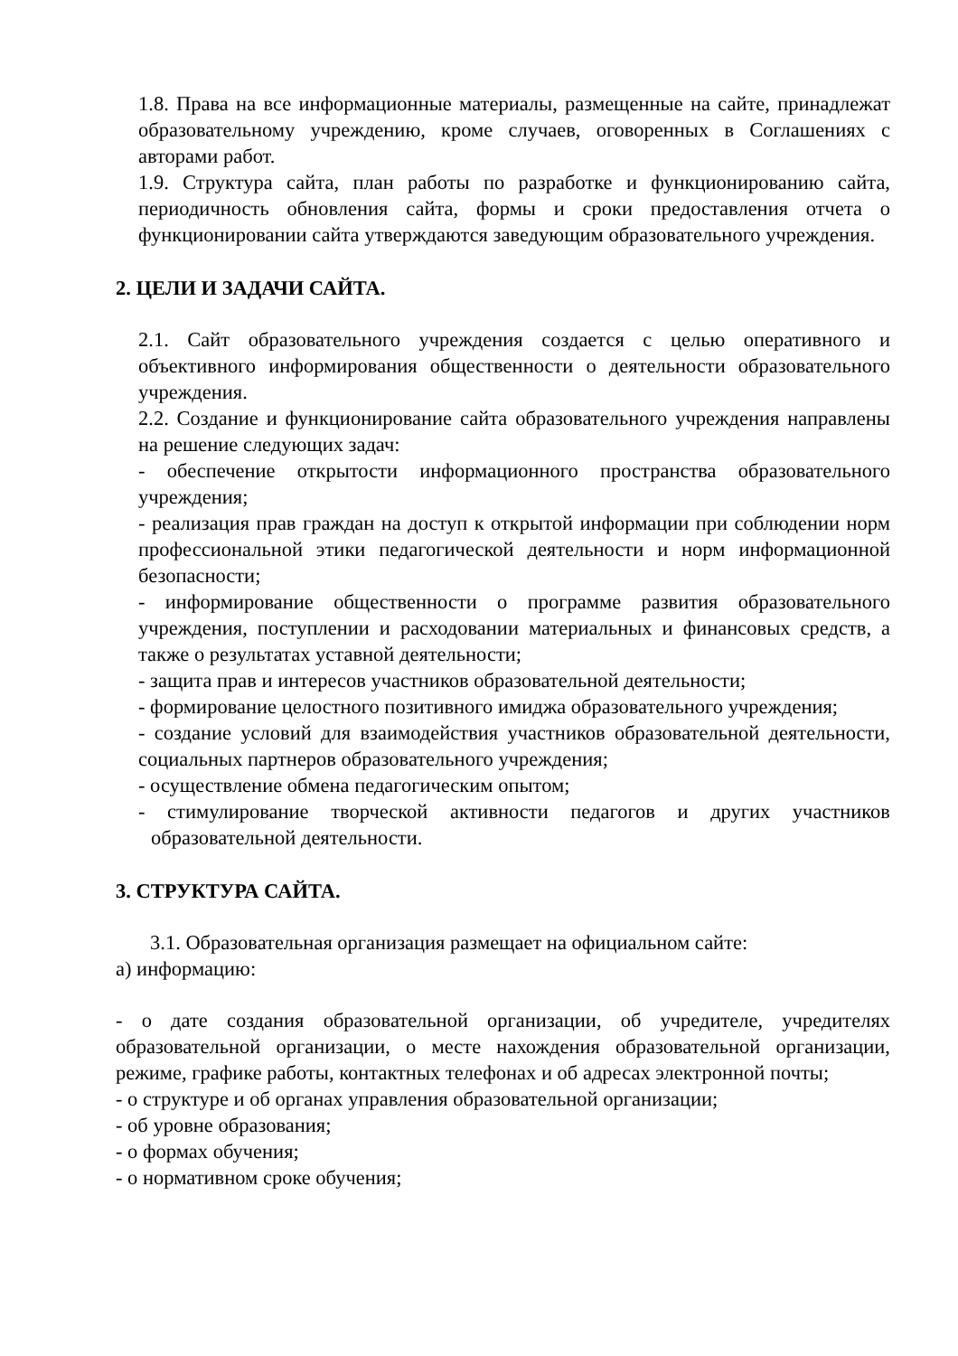1.8. Права на все информационные материалы, размещенные на сайте, принадлежат образовательному учреждению, кроме случаев, оговоренных в Соглашениях с авторами работ.
1.9. Структура сайта, план работы по разработке и функционированию сайта, периодичность обновления сайта, формы и сроки предоставления отчета о функционировании сайта утверждаются заведующим образовательного учреждения.
2. ЦЕЛИ И ЗАДАЧИ САЙТА.
2.1. Сайт образовательного учреждения создается с целью оперативного и объективного информирования общественности о деятельности образовательного учреждения.
2.2. Создание и функционирование сайта образовательного учреждения направлены на решение следующих задач:
- обеспечение открытости информационного пространства образовательного учреждения;
- реализация прав граждан на доступ к открытой информации при соблюдении норм профессиональной этики педагогической деятельности и норм информационной безопасности;
- информирование общественности о программе развития образовательного учреждения, поступлении и расходовании материальных и финансовых средств, а также о результатах уставной деятельности;
- защита прав и интересов участников образовательной деятельности;
- формирование целостного позитивного имиджа образовательного учреждения;
- создание условий для взаимодействия участников образовательной деятельности, социальных партнеров образовательного учреждения;
- осуществление обмена педагогическим опытом;
- стимулирование творческой активности педагогов и других участников образовательной деятельности.
3. СТРУКТУРА САЙТА.
3.1. Образовательная организация размещает на официальном сайте:
а) информацию:
- о дате создания образовательной организации, об учредителе, учредителях образовательной организации, о месте нахождения образовательной организации, режиме, графике работы, контактных телефонах и об адресах электронной почты;
- о структуре и об органах управления образовательной организации;
- об уровне образования;
- о формах обучения;
- о нормативном сроке обучения;